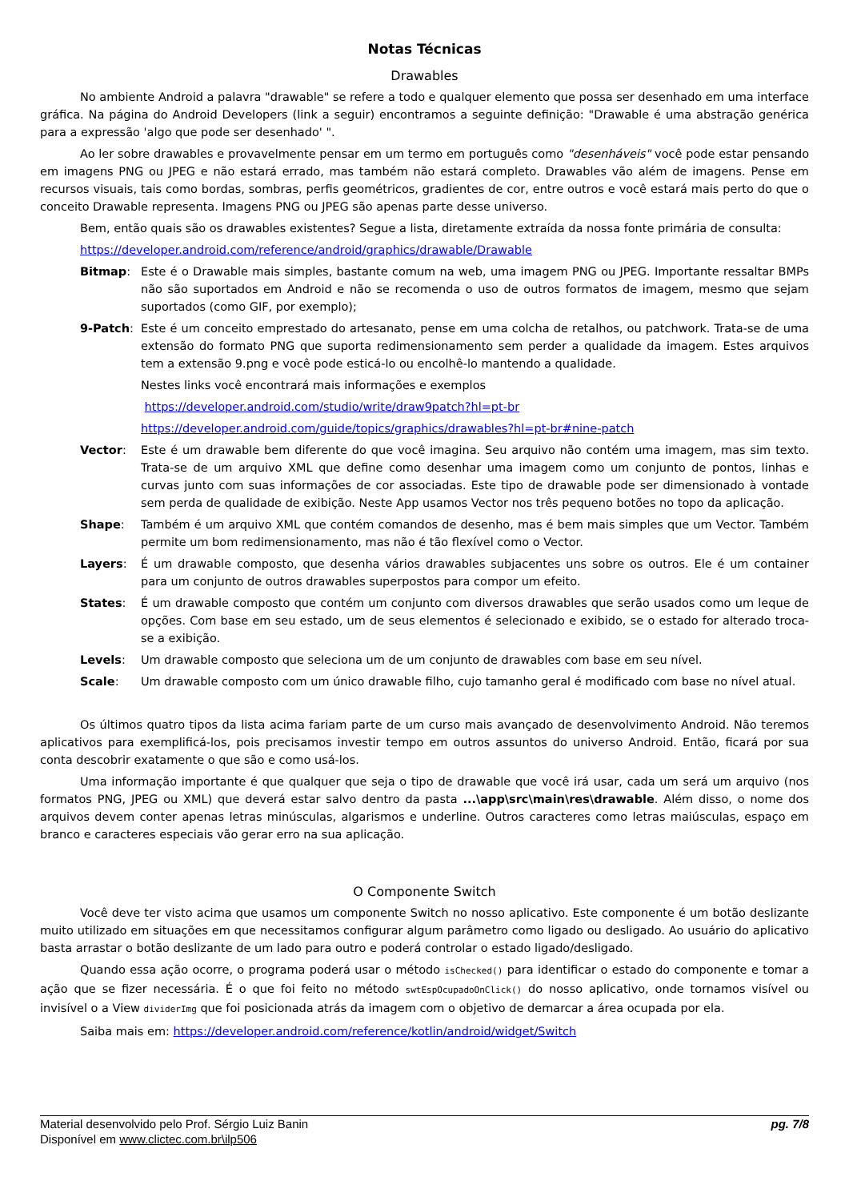Notas Técnicas
Drawables
No ambiente Android a palavra "drawable" se refere a todo e qualquer elemento que possa ser desenhado em uma interface gráfica. Na página do Android Developers (link a seguir) encontramos a seguinte definição: "Drawable é uma abstração genérica para a expressão 'algo que pode ser desenhado' ".
Ao ler sobre drawables e provavelmente pensar em um termo em português como "desenháveis" você pode estar pensando em imagens PNG ou JPEG e não estará errado, mas também não estará completo. Drawables vão além de imagens. Pense em recursos visuais, tais como bordas, sombras, perfis geométricos, gradientes de cor, entre outros e você estará mais perto do que o conceito Drawable representa. Imagens PNG ou JPEG são apenas parte desse universo.
Bem, então quais são os drawables existentes? Segue a lista, diretamente extraída da nossa fonte primária de consulta:
https://developer.android.com/reference/android/graphics/drawable/Drawable
Bitmap: Este é o Drawable mais simples, bastante comum na web, uma imagem PNG ou JPEG. Importante ressaltar BMPs não são suportados em Android e não se recomenda o uso de outros formatos de imagem, mesmo que sejam suportados (como GIF, por exemplo);
9-Patch: Este é um conceito emprestado do artesanato, pense em uma colcha de retalhos, ou patchwork. Trata-se de uma extensão do formato PNG que suporta redimensionamento sem perder a qualidade da imagem. Estes arquivos tem a extensão 9.png e você pode esticá-lo ou encolhê-lo mantendo a qualidade.
Nestes links você encontrará mais informações e exemplos
https://developer.android.com/studio/write/draw9patch?hl=pt-br
https://developer.android.com/guide/topics/graphics/drawables?hl=pt-br#nine-patch
Vector: Este é um drawable bem diferente do que você imagina. Seu arquivo não contém uma imagem, mas sim texto. Trata-se de um arquivo XML que define como desenhar uma imagem como um conjunto de pontos, linhas e curvas junto com suas informações de cor associadas. Este tipo de drawable pode ser dimensionado à vontade sem perda de qualidade de exibição. Neste App usamos Vector nos três pequeno botões no topo da aplicação.
Shape: Também é um arquivo XML que contém comandos de desenho, mas é bem mais simples que um Vector. Também permite um bom redimensionamento, mas não é tão flexível como o Vector.
Layers: É um drawable composto, que desenha vários drawables subjacentes uns sobre os outros. Ele é um container para um conjunto de outros drawables superpostos para compor um efeito.
States: É um drawable composto que contém um conjunto com diversos drawables que serão usados como um leque de opções. Com base em seu estado, um de seus elementos é selecionado e exibido, se o estado for alterado troca-se a exibição.
Levels: Um drawable composto que seleciona um de um conjunto de drawables com base em seu nível.
Scale: Um drawable composto com um único drawable filho, cujo tamanho geral é modificado com base no nível atual.
Os últimos quatro tipos da lista acima fariam parte de um curso mais avançado de desenvolvimento Android. Não teremos aplicativos para exemplificá-los, pois precisamos investir tempo em outros assuntos do universo Android. Então, ficará por sua conta descobrir exatamente o que são e como usá-los.
Uma informação importante é que qualquer que seja o tipo de drawable que você irá usar, cada um será um arquivo (nos formatos PNG, JPEG ou XML) que deverá estar salvo dentro da pasta ...\app\src\main\res\drawable. Além disso, o nome dos arquivos devem conter apenas letras minúsculas, algarismos e underline. Outros caracteres como letras maiúsculas, espaço em branco e caracteres especiais vão gerar erro na sua aplicação.
O Componente Switch
Você deve ter visto acima que usamos um componente Switch no nosso aplicativo. Este componente é um botão deslizante muito utilizado em situações em que necessitamos configurar algum parâmetro como ligado ou desligado. Ao usuário do aplicativo basta arrastar o botão deslizante de um lado para outro e poderá controlar o estado ligado/desligado.
Quando essa ação ocorre, o programa poderá usar o método isChecked() para identificar o estado do componente e tomar a ação que se fizer necessária. É o que foi feito no método swtEspOcupadoOnClick() do nosso aplicativo, onde tornamos visível ou invisível o a View dividerImg que foi posicionada atrás da imagem com o objetivo de demarcar a área ocupada por ela.
Saiba mais em: https://developer.android.com/reference/kotlin/android/widget/Switch
Material desenvolvido pelo Prof. Sérgio Luiz Banin
Disponível em www.clictec.com.br\ilp506
pg. 7/8